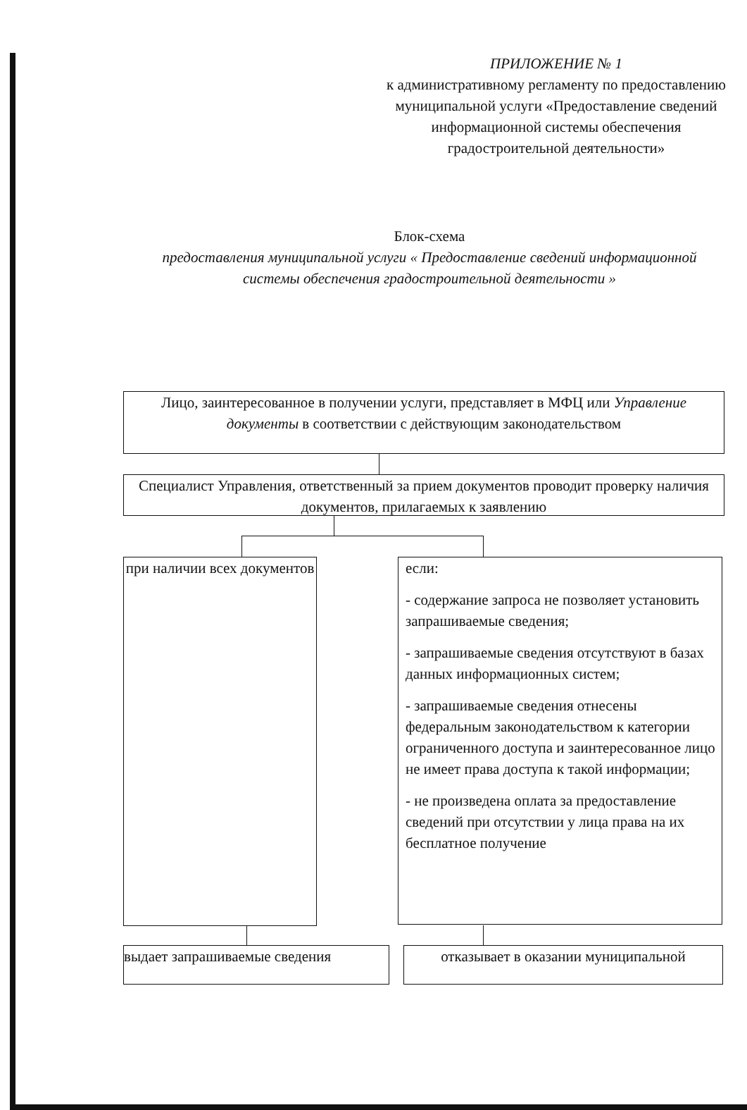ПРИЛОЖЕНИЕ № 1
к административному регламенту по предоставлению муниципальной услуги «Предоставление сведений информационной системы обеспечения градостроительной деятельности»
Блок-схема
предоставления муниципальной услуги « Предоставление сведений информационной системы обеспечения градостроительной деятельности »
Лицо, заинтересованное в получении услуги, представляет в МФЦ или Управление документы в соответствии с действующим законодательством
Специалист Управления, ответственный за прием документов проводит проверку наличия документов, прилагаемых к заявлению
при наличии всех документов
если:
- содержание запроса не позволяет установить запрашиваемые сведения;
- запрашиваемые сведения отсутствуют в базах данных информационных систем;
- запрашиваемые сведения отнесены федеральным законодательством к категории ограниченного доступа и заинтересованное лицо не имеет права доступа к такой информации;
- не произведена оплата за предоставление сведений при отсутствии у лица права на их бесплатное получение
выдает запрашиваемые сведения отказывает в оказании муниципальной